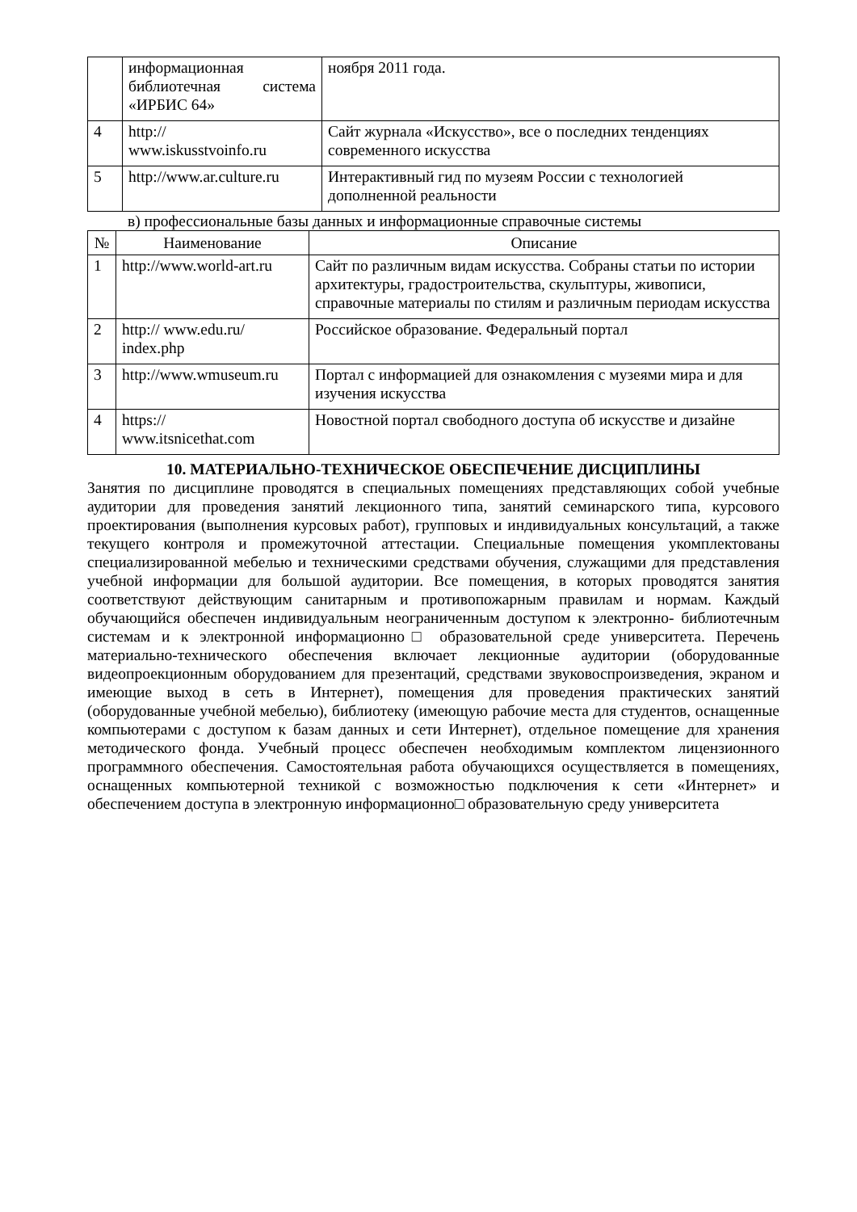| | информационная библиотечная система «ИРБИС 64» | ноября 2011 года. |
| 4 | http:// www.iskusstvoinfo.ru | Сайт журнала «Искусство», все о последних тенденциях современного искусства |
| 5 | http://www.ar.culture.ru | Интерактивный гид по музеям России с технологией дополненной реальности |
в) профессиональные базы данных и информационные справочные системы
| № | Наименование | Описание |
| --- | --- | --- |
| 1 | http://www.world-art.ru | Сайт по различным видам искусства. Собраны статьи по истории архитектуры, градостроительства, скульптуры, живописи, справочные материалы по стилям и различным периодам искусства |
| 2 | http:// www.edu.ru/ index.php | Российское образование. Федеральный портал |
| 3 | http://www.wmuseum.ru | Портал с информацией для ознакомления с музеями мира и для изучения искусства |
| 4 | https:// www.itsnicethat.com | Новостной портал свободного доступа об искусстве и дизайне |
10. МАТЕРИАЛЬНО-ТЕХНИЧЕСКОЕ ОБЕСПЕЧЕНИЕ ДИСЦИПЛИНЫ
Занятия по дисциплине проводятся в специальных помещениях представляющих собой учебные аудитории для проведения занятий лекционного типа, занятий семинарского типа, курсового проектирования (выполнения курсовых работ), групповых и индивидуальных консультаций, а также текущего контроля и промежуточной аттестации. Специальные помещения укомплектованы специализированной мебелью и техническими средствами обучения, служащими для представления учебной информации для большой аудитории. Все помещения, в которых проводятся занятия соответствуют действующим санитарным и противопожарным правилам и нормам. Каждый обучающийся обеспечен индивидуальным неограниченным доступом к электронно- библиотечным системам и к электронной информационно□ образовательной среде университета. Перечень материально-технического обеспечения включает лекционные аудитории (оборудованные видеопроекционным оборудованием для презентаций, средствами звуковоспроизведения, экраном и имеющие выход в сеть в Интернет), помещения для проведения практических занятий (оборудованные учебной мебелью), библиотеку (имеющую рабочие места для студентов, оснащенные компьютерами с доступом к базам данных и сети Интернет), отдельное помещение для хранения методического фонда. Учебный процесс обеспечен необходимым комплектом лицензионного программного обеспечения. Самостоятельная работа обучающихся осуществляется в помещениях, оснащенных компьютерной техникой с возможностью подключения к сети «Интернет» и обеспечением доступа в электронную информационно□ образовательную среду университета